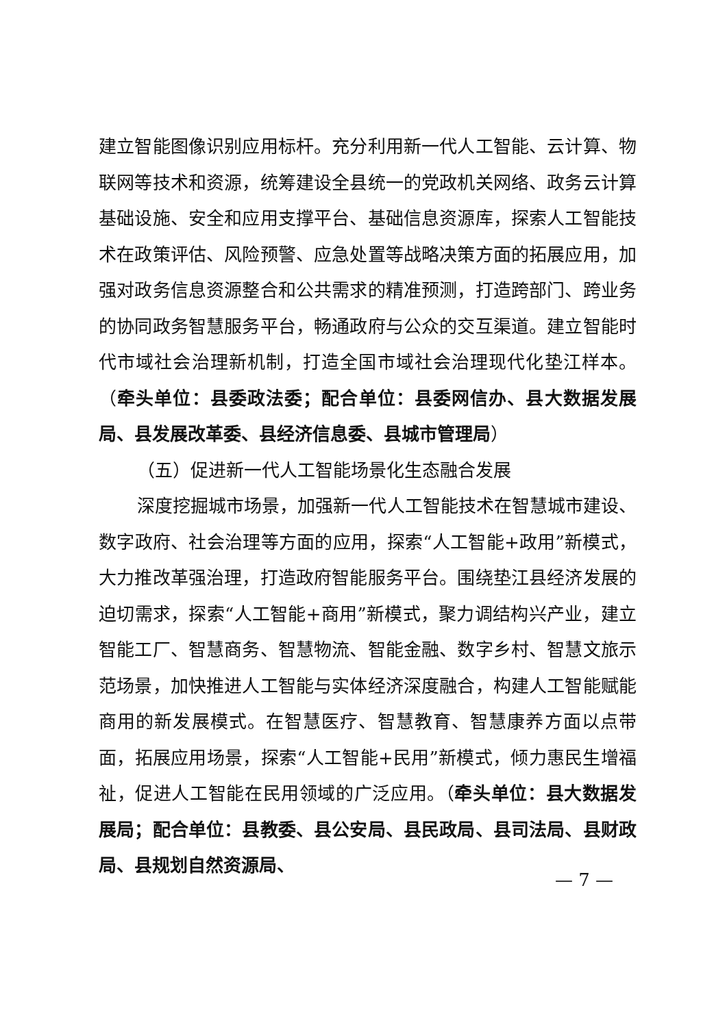建立智能图像识别应用标杆。充分利用新一代人工智能、云计算、物联网等技术和资源，统筹建设全县统一的党政机关网络、政务云计算基础设施、安全和应用支撑平台、基础信息资源库，探索人工智能技术在政策评估、风险预警、应急处置等战略决策方面的拓展应用，加强对政务信息资源整合和公共需求的精准预测，打造跨部门、跨业务的协同政务智慧服务平台，畅通政府与公众的交互渠道。建立智能时代市域社会治理新机制，打造全国市域社会治理现代化垫江样本。（牵头单位：县委政法委；配合单位：县委网信办、县大数据发展局、县发展改革委、县经济信息委、县城市管理局）
（五）促进新一代人工智能场景化生态融合发展
深度挖掘城市场景，加强新一代人工智能技术在智慧城市建设、数字政府、社会治理等方面的应用，探索“人工智能+政用”新模式，大力推改革强治理，打造政府智能服务平台。围绕垫江县经济发展的迫切需求，探索“人工智能+商用”新模式，聚力调结构兴产业，建立智能工厂、智慧商务、智慧物流、智能金融、数字乡村、智慧文旅示范场景，加快推进人工智能与实体经济深度融合，构建人工智能赋能商用的新发展模式。在智慧医疗、智慧教育、智慧康养方面以点带面，拓展应用场景，探索“人工智能+民用”新模式，倾力惠民生增福祉，促进人工智能在民用领域的广泛应用。（牵头单位：县大数据发展局；配合单位：县教委、县公安局、县民政局、县司法局、县财政局、县规划自然资源局、
— 7 —